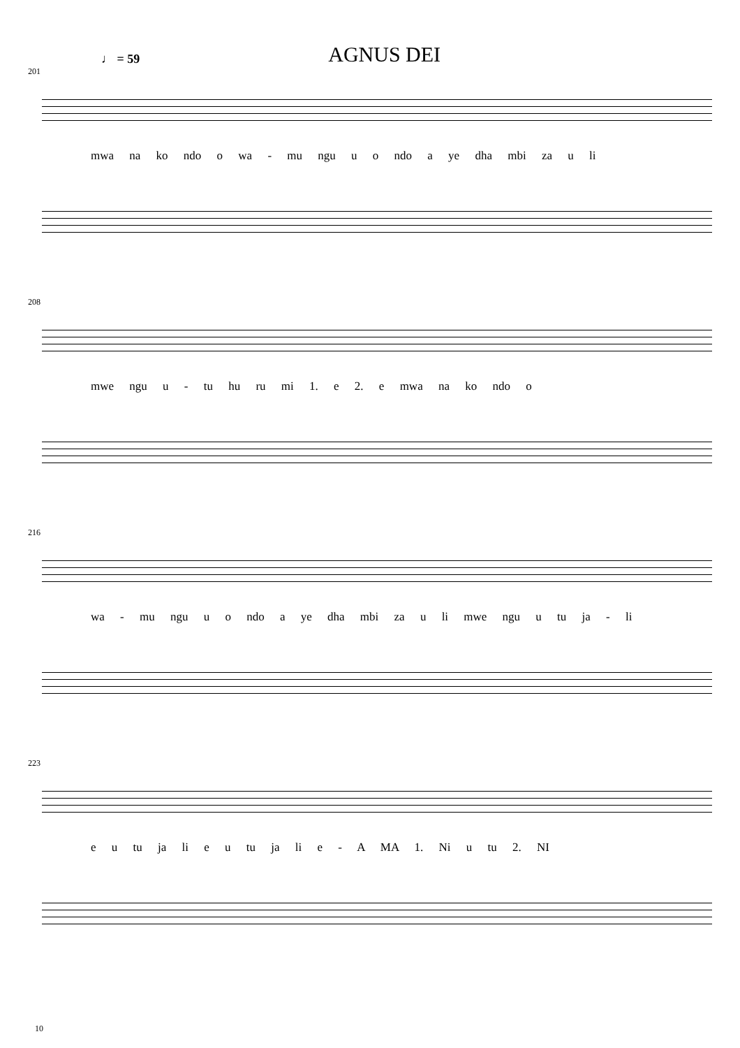♩ = 59 AGNUS DEI
201
mwa na ko ndo o wa - mu ngu u o ndo a ye dha mbi za u li
208
mwe ngu u - tu hu ru mi 1. e 2. e mwa na ko ndo o
216
wa - mu ngu u o ndo a ye dha mbi za u li mwe ngu u tu ja - li
223
e u tu ja li e u tu ja li e - A MA 1. Ni u tu 2. NI
10